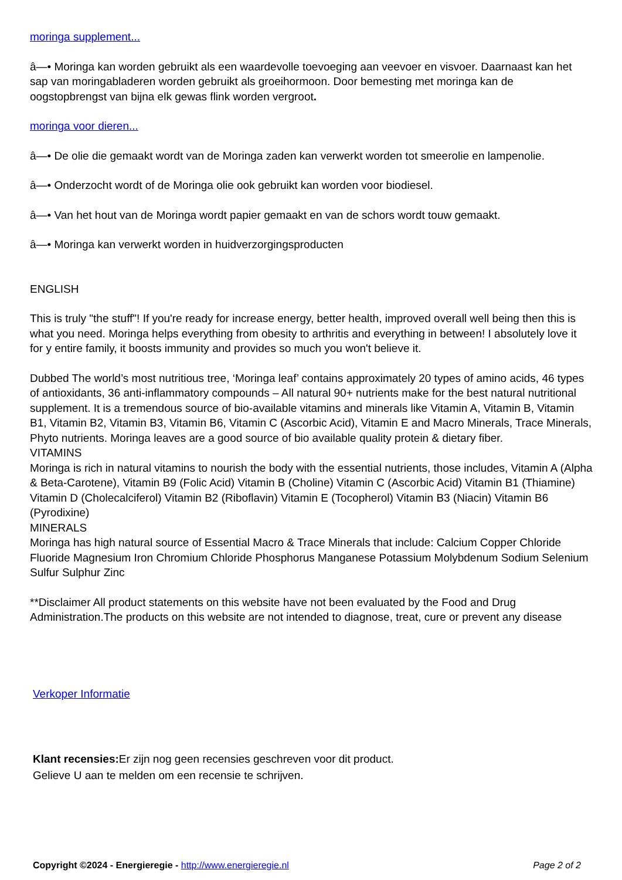moringa supplement...
â—• Moringa kan worden gebruikt als een waardevolle toevoeging aan veevoer en visvoer. Daarnaast kan het sap van moringabladeren worden gebruikt als groeihormoon. Door bemesting met moringa kan de oogstopbrengst van bijna elk gewas flink worden vergroot.
moringa voor dieren...
â—• De olie die gemaakt wordt van de Moringa zaden kan verwerkt worden tot smeerolie en lampenolie.
â—• Onderzocht wordt of de Moringa olie ook gebruikt kan worden voor biodiesel.
â—• Van het hout van de Moringa wordt papier gemaakt en van de schors wordt touw gemaakt.
â—• Moringa kan verwerkt worden in huidverzorgingsproducten
ENGLISH
This is truly "the stuff"! If you're ready for increase energy, better health, improved overall well being then this is what you need. Moringa helps everything from obesity to arthritis and everything in between! I absolutely love it for y entire family, it boosts immunity and provides so much you won't believe it.
Dubbed The world’s most nutritious tree, ‘Moringa leaf’ contains approximately 20 types of amino acids, 46 types of antioxidants, 36 anti-inflammatory compounds – All natural 90+ nutrients make for the best natural nutritional supplement. It is a tremendous source of bio-available vitamins and minerals like Vitamin A, Vitamin B, Vitamin B1, Vitamin B2, Vitamin B3, Vitamin B6, Vitamin C (Ascorbic Acid), Vitamin E and Macro Minerals, Trace Minerals, Phyto nutrients. Moringa leaves are a good source of bio available quality protein & dietary fiber.
VITAMINS
Moringa is rich in natural vitamins to nourish the body with the essential nutrients, those includes, Vitamin A (Alpha & Beta-Carotene), Vitamin B9 (Folic Acid) Vitamin B (Choline) Vitamin C (Ascorbic Acid) Vitamin B1 (Thiamine) Vitamin D (Cholecalciferol) Vitamin B2 (Riboflavin) Vitamin E (Tocopherol) Vitamin B3 (Niacin) Vitamin B6 (Pyrodixine)
MINERALS
Moringa has high natural source of Essential Macro & Trace Minerals that include: Calcium Copper Chloride Fluoride Magnesium Iron Chromium Chloride Phosphorus Manganese Potassium Molybdenum Sodium Selenium Sulfur Sulphur Zinc
**Disclaimer All product statements on this website have not been evaluated by the Food and Drug Administration.The products on this website are not intended to diagnose, treat, cure or prevent any disease
Verkoper Informatie
Klant recensies: Er zijn nog geen recensies geschreven voor dit product.
Gelieve U aan te melden om een recensie te schrijven.
Copyright ©2024 - Energieregie - http://www.energieregie.nl Page 2 of 2